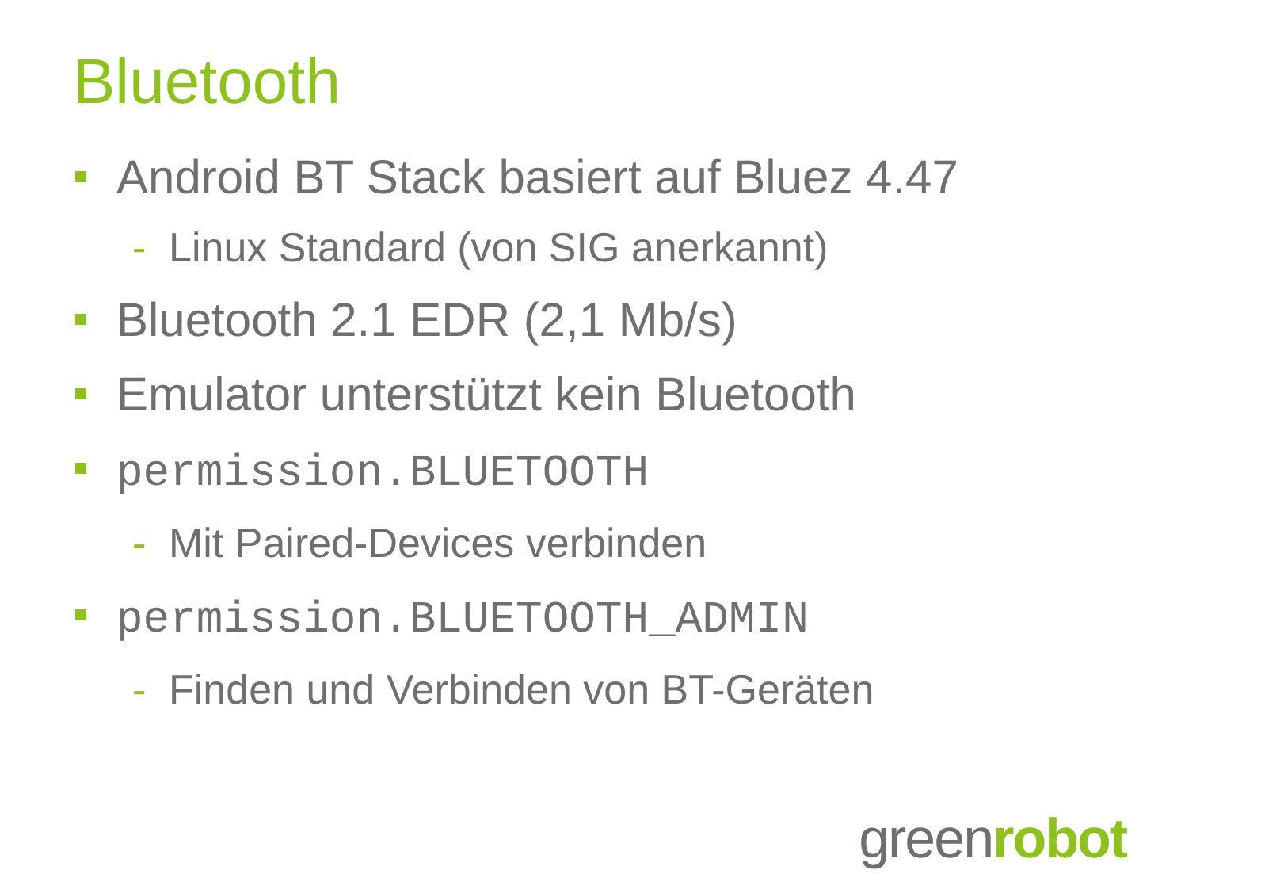Bluetooth
Android BT Stack basiert auf Bluez 4.47
- Linux Standard (von SIG anerkannt)
Bluetooth 2.1 EDR (2,1 Mb/s)
Emulator unterstützt kein Bluetooth
permission.BLUETOOTH
- Mit Paired-Devices verbinden
permission.BLUETOOTH_ADMIN
- Finden und Verbinden von BT-Geräten
greenrobot